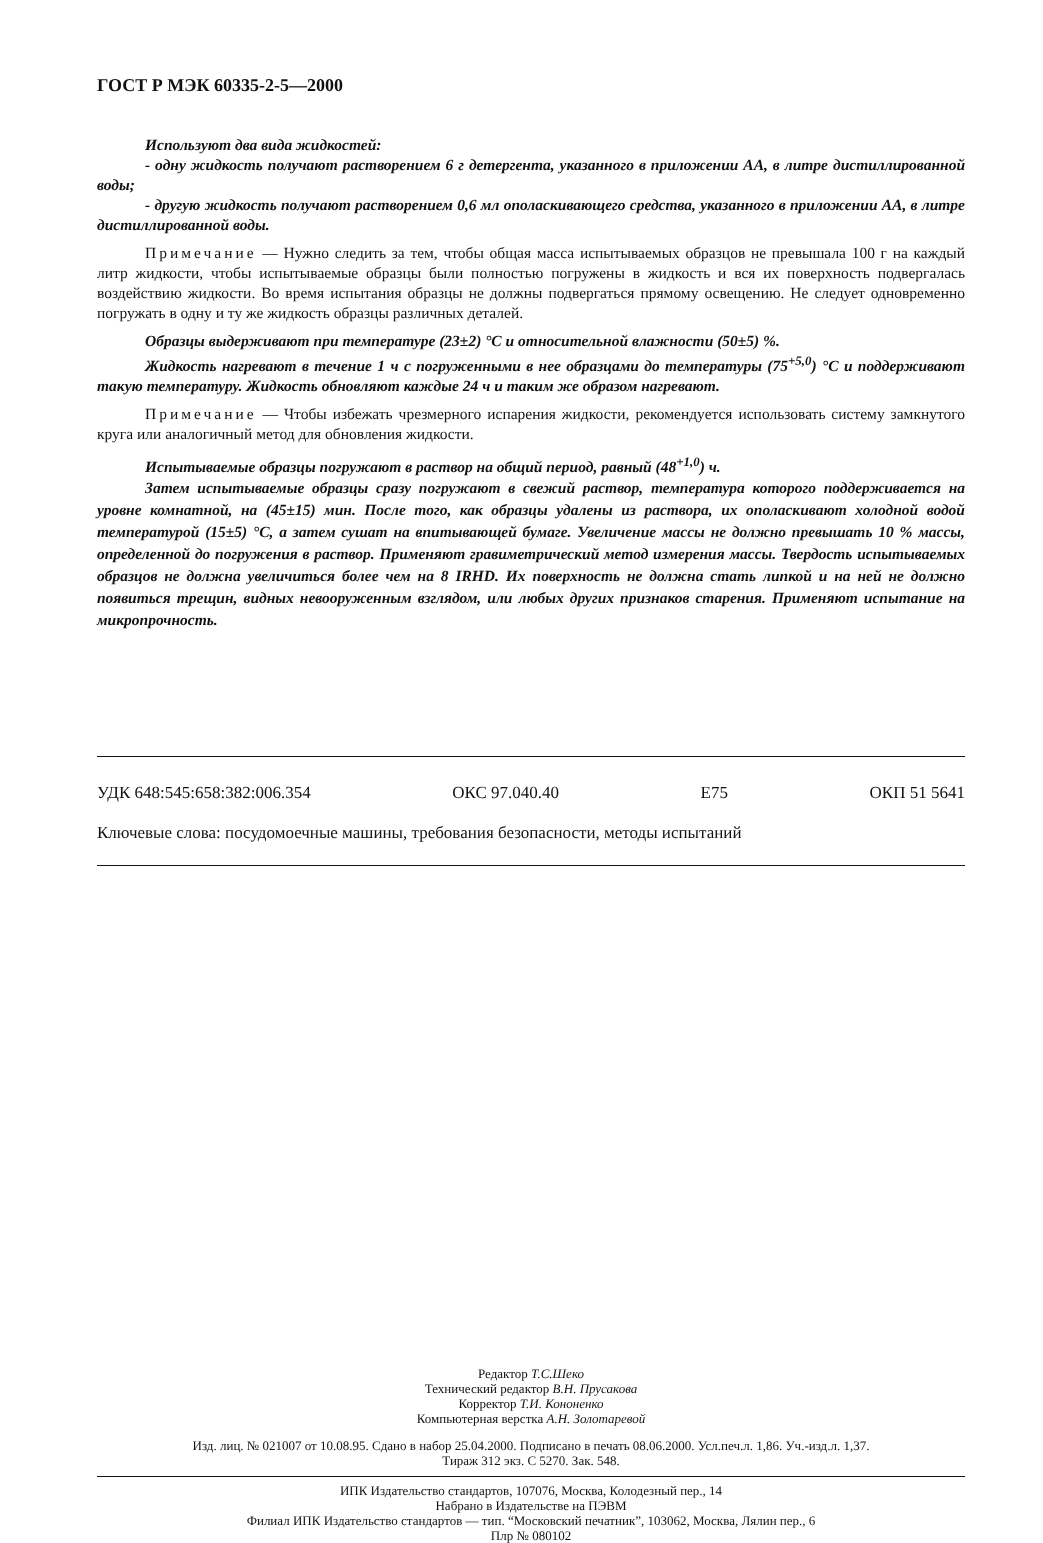ГОСТ Р МЭК 60335-2-5—2000
Используют два вида жидкостей:
- одну жидкость получают растворением 6 г детергента, указанного в приложении АА, в литре дистиллированной воды;
- другую жидкость получают растворением 0,6 мл ополаскивающего средства, указанного в приложении АА, в литре дистиллированной воды.
Примечание — Нужно следить за тем, чтобы общая масса испытываемых образцов не превышала 100 г на каждый литр жидкости, чтобы испытываемые образцы были полностью погружены в жидкость и вся их поверхность подвергалась воздействию жидкости. Во время испытания образцы не должны подвергаться прямому освещению. Не следует одновременно погружать в одну и ту же жидкость образцы различных деталей.
Образцы выдерживают при температуре (23±2) °С и относительной влажности (50±5) %.
Жидкость нагревают в течение 1 ч с погруженными в нее образцами до температуры (75<sup>+5,0</sup>) °С и поддерживают такую температуру. Жидкость обновляют каждые 24 ч и таким же образом нагревают.
Примечание — Чтобы избежать чрезмерного испарения жидкости, рекомендуется использовать систему замкнутого круга или аналогичный метод для обновления жидкости.
Испытываемые образцы погружают в раствор на общий период, равный (48<sup>+1,0</sup>) ч.
Затем испытываемые образцы сразу погружают в свежий раствор, температура которого поддерживается на уровне комнатной, на (45±15) мин. После того, как образцы удалены из раствора, их ополаскивают холодной водой температурой (15±5) °С, а затем сушат на впитывающей бумаге. Увеличение массы не должно превышать 10 % массы, определенной до погружения в раствор. Применяют гравиметрический метод измерения массы. Твердость испытываемых образцов не должна увеличиться более чем на 8 IRHD. Их поверхность не должна стать липкой и на ней не должно появиться трещин, видных невооруженным взглядом, или любых других признаков старения. Применяют испытание на микропрочность.
УДК 648:545:658:382:006.354 ОКС 97.040.40 Е75 ОКП 51 5641
Ключевые слова: посудомоечные машины, требования безопасности, методы испытаний
Редактор Т.С.Шеко
Технический редактор В.Н. Прусакова
Корректор Т.И. Кононенко
Компьютерная верстка А.Н. Золотаревой
Изд. лиц. № 021007 от 10.08.95. Сдано в набор 25.04.2000. Подписано в печать 08.06.2000. Усл.печ.л. 1,86. Уч.-изд.л. 1,37.
Тираж 312 экз. С 5270. Зак. 548.
ИПК Издательство стандартов, 107076, Москва, Колодезный пер., 14
Набрано в Издательстве на ПЭВМ
Филиал ИПК Издательство стандартов — тип. “Московский печатник”, 103062, Москва, Лялин пер., 6
Плр № 080102